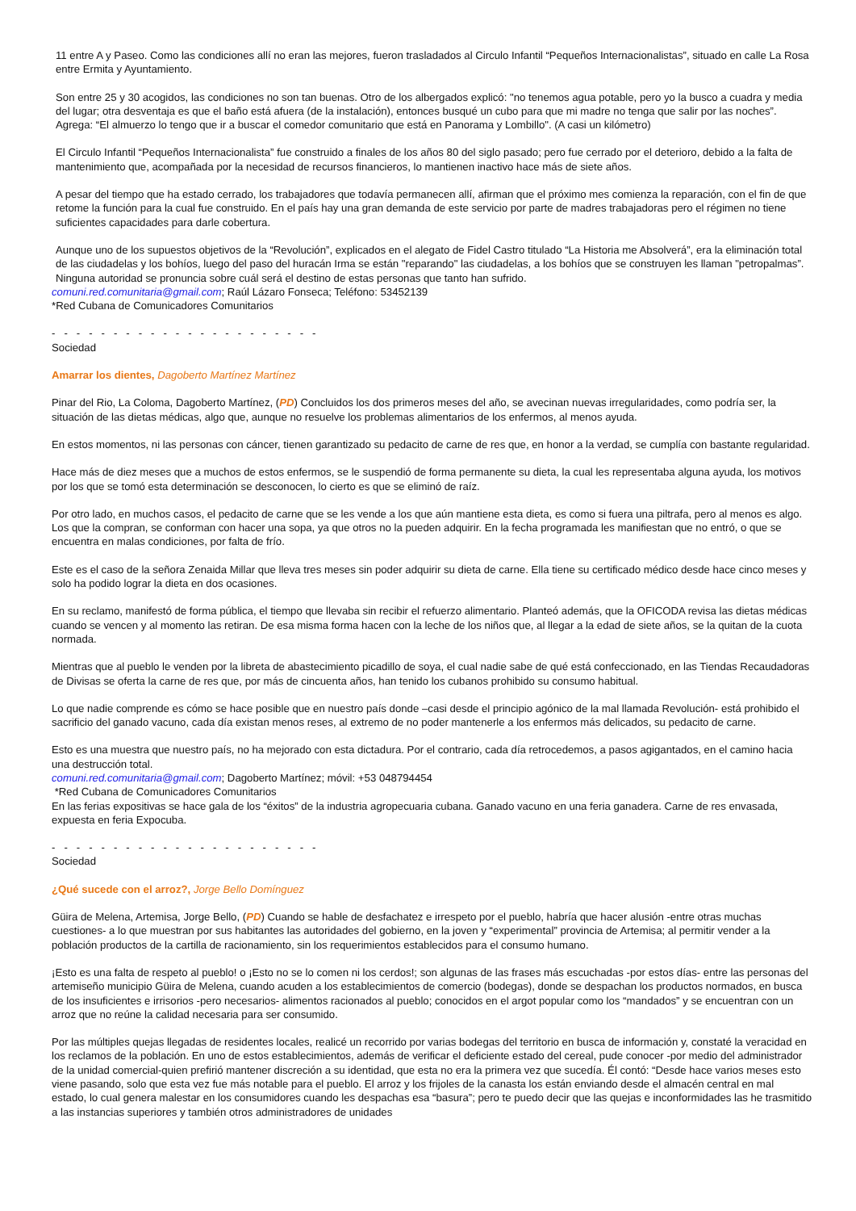11 entre A y Paseo. Como las condiciones allí no eran las mejores, fueron trasladados al Circulo Infantil “Pequeños Internacionalistas”, situado en calle La Rosa entre Ermita y Ayuntamiento.
Son entre 25 y 30 acogidos, las condiciones no son tan buenas. Otro de los albergados explicó: "no tenemos agua potable, pero yo la busco a cuadra y media del lugar; otra desventaja es que el baño está afuera (de la instalación), entonces busqué un cubo para que mi madre no tenga que salir por las noches”. Agrega: “El almuerzo lo tengo que ir a buscar el comedor comunitario que está en Panorama y Lombillo". (A casi un kilómetro)
El Circulo Infantil “Pequeños Internacionalista” fue construido a finales de los años 80 del siglo pasado; pero fue cerrado por el deterioro, debido a la falta de mantenimiento que, acompañada por la necesidad de recursos financieros, lo mantienen inactivo hace más de siete años.
A pesar del tiempo que ha estado cerrado, los trabajadores que todavía permanecen allí, afirman que el próximo mes comienza la reparación, con el fin de que retome la función para la cual fue construido. En el país hay una gran demanda de este servicio por parte de madres trabajadoras pero el régimen no tiene suficientes capacidades para darle cobertura.
Aunque uno de los supuestos objetivos de la “Revolución”, explicados en el alegato de Fidel Castro titulado “La Historia me Absolverá”, era la eliminación total de las ciudadelas y los bohíos, luego del paso del huracán Irma se están "reparando" las ciudadelas, a los bohíos que se construyen les llaman "petropalmas”. Ninguna autoridad se pronuncia sobre cuál será el destino de estas personas que tanto han sufrido.
comuni.red.comunitaria@gmail.com; Raúl Lázaro Fonseca; Teléfono: 53452139
*Red Cubana de Comunicadores Comunitarios
- - - - - - - - - - - - - - - - - - - - - -
Sociedad
Amarrar los dientes, Dagoberto Martínez Martínez
Pinar del Rio, La Coloma, Dagoberto Martínez, (PD) Concluidos los dos primeros meses del año, se avecinan nuevas irregularidades, como podría ser, la situación de las dietas médicas, algo que, aunque no resuelve los problemas alimentarios de los enfermos, al menos ayuda.
En estos momentos, ni las personas con cáncer, tienen garantizado su pedacito de carne de res que, en honor a la verdad, se cumplía con bastante regularidad.
Hace más de diez meses que a muchos de estos enfermos, se le suspendió de forma permanente su dieta, la cual les representaba alguna ayuda, los motivos por los que se tomó esta determinación se desconocen, lo cierto es que se eliminó de raíz.
Por otro lado, en muchos casos, el pedacito de carne que se les vende a los que aún mantiene esta dieta, es como si fuera una piltrafa, pero al menos es algo. Los que la compran, se conforman con hacer una sopa, ya que otros no la pueden adquirir. En la fecha programada les manifiestan que no entró, o que se encuentra en malas condiciones, por falta de frío.
Este es el caso de la señora Zenaida Millar que lleva tres meses sin poder adquirir su dieta de carne. Ella tiene su certificado médico desde hace cinco meses y solo ha podido lograr la dieta en dos ocasiones.
En su reclamo, manifestó de forma pública, el tiempo que llevaba sin recibir el refuerzo alimentario. Planteó además, que la OFICODA revisa las dietas médicas cuando se vencen y al momento las retiran. De esa misma forma hacen con la leche de los niños que, al llegar a la edad de siete años, se la quitan de la cuota normada.
Mientras que al pueblo le venden por la libreta de abastecimiento picadillo de soya, el cual nadie sabe de qué está confeccionado, en las Tiendas Recaudadoras de Divisas se oferta la carne de res que, por más de cincuenta años, han tenido los cubanos prohibido su consumo habitual.
Lo que nadie comprende es cómo se hace posible que en nuestro país donde –casi desde el principio agónico de la mal llamada Revolución- está prohibido el sacrificio del ganado vacuno, cada día existan menos reses, al extremo de no poder mantenerle a los enfermos más delicados, su pedacito de carne.
Esto es una muestra que nuestro país, no ha mejorado con esta dictadura. Por el contrario, cada día retrocedemos, a pasos agigantados, en el camino hacia una destrucción total.
comuni.red.comunitaria@gmail.com; Dagoberto Martínez; móvil: +53 048794454
*Red Cubana de Comunicadores Comunitarios
En las ferias expositivas se hace gala de los “éxitos” de la industria agropecuaria cubana. Ganado vacuno en una feria ganadera. Carne de res envasada, expuesta en feria Expocuba.
- - - - - - - - - - - - - - - - - - - - - -
Sociedad
¿Qué sucede con el arroz?, Jorge Bello Domínguez
Güira de Melena, Artemisa, Jorge Bello, (PD) Cuando se hable de desfachatez e irrespeto por el pueblo, habría que hacer alusión -entre otras muchas cuestiones- a lo que muestran por sus habitantes las autoridades del gobierno, en la joven y “experimental” provincia de Artemisa; al permitir vender a la población productos de la cartilla de racionamiento, sin los requerimientos establecidos para el consumo humano.
¡Esto es una falta de respeto al pueblo! o ¡Esto no se lo comen ni los cerdos!; son algunas de las frases más escuchadas -por estos días- entre las personas del artemiseño municipio Güira de Melena, cuando acuden a los establecimientos de comercio (bodegas), donde se despachan los productos normados, en busca de los insuficientes e irrisorios -pero necesarios- alimentos racionados al pueblo; conocidos en el argot popular como los “mandados” y se encuentran con un arroz que no reúne la calidad necesaria para ser consumido.
Por las múltiples quejas llegadas de residentes locales, realicé un recorrido por varias bodegas del territorio en busca de información y, constaté la veracidad en los reclamos de la población. En uno de estos establecimientos, además de verificar el deficiente estado del cereal, pude conocer -por medio del administrador de la unidad comercial-quien prefirió mantener discreción a su identidad, que esta no era la primera vez que sucedía. Él contó: “Desde hace varios meses esto viene pasando, solo que esta vez fue más notable para el pueblo. El arroz y los frijoles de la canasta los están enviando desde el almacén central en mal estado, lo cual genera malestar en los consumidores cuando les despachas esa “basura”; pero te puedo decir que las quejas e inconformidades las he trasmitido a las instancias superiores y también otros administradores de unidades